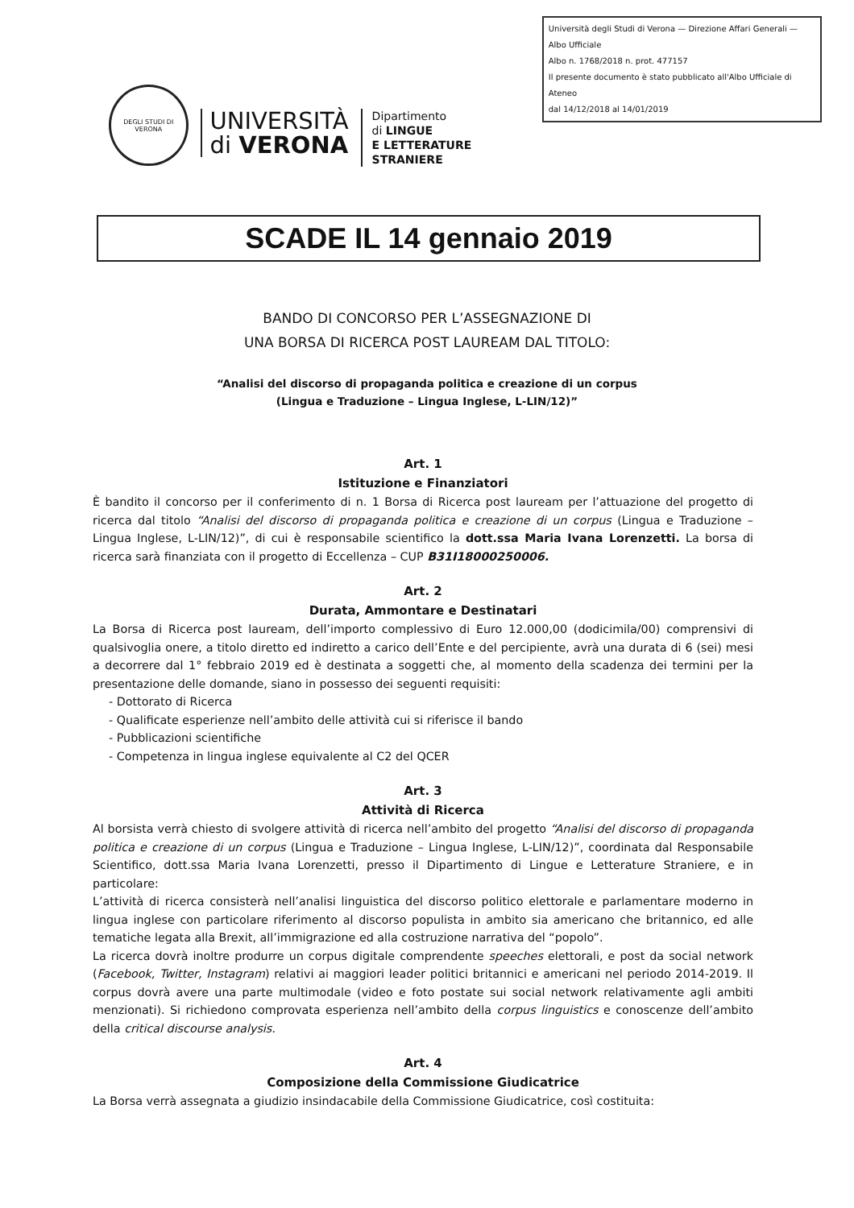DEGLI STUDI DI VERONA
UNIVERSITÀ
di VERONA
Dipartimento
di LINGUE
E LETTERATURE STRANIERE
Università degli Studi di Verona — Direzione Affari Generali — Albo Ufficiale
Albo n. 1768/2018 n. prot. 477157
Il presente documento è stato pubblicato all'Albo Ufficiale di Ateneo
dal 14/12/2018 al 14/01/2019
SCADE IL 14 gennaio 2019
BANDO DI CONCORSO PER L’ASSEGNAZIONE DI
UNA BORSA DI RICERCA POST LAUREAM DAL TITOLO:
“Analisi del discorso di propaganda politica e creazione di un corpus
(Lingua e Traduzione – Lingua Inglese, L-LIN/12)”
Art. 1
Istituzione e Finanziatori
È bandito il concorso per il conferimento di n. 1 Borsa di Ricerca post lauream per l’attuazione del progetto di ricerca dal titolo “Analisi del discorso di propaganda politica e creazione di un corpus (Lingua e Traduzione – Lingua Inglese, L-LIN/12)”, di cui è responsabile scientifico la dott.ssa Maria Ivana Lorenzetti. La borsa di ricerca sarà finanziata con il progetto di Eccellenza – CUP B31I18000250006.
Art. 2
Durata, Ammontare e Destinatari
La Borsa di Ricerca post lauream, dell’importo complessivo di Euro 12.000,00 (dodicimila/00) comprensivi di qualsivoglia onere, a titolo diretto ed indiretto a carico dell’Ente e del percipiente, avrà una durata di 6 (sei) mesi a decorrere dal 1° febbraio 2019 ed è destinata a soggetti che, al momento della scadenza dei termini per la presentazione delle domande, siano in possesso dei seguenti requisiti:
- Dottorato di Ricerca
- Qualificate esperienze nell’ambito delle attività cui si riferisce il bando
- Pubblicazioni scientifiche
- Competenza in lingua inglese equivalente al C2 del QCER
Art. 3
Attività di Ricerca
Al borsista verrà chiesto di svolgere attività di ricerca nell’ambito del progetto “Analisi del discorso di propaganda politica e creazione di un corpus (Lingua e Traduzione – Lingua Inglese, L-LIN/12)”, coordinata dal Responsabile Scientifico, dott.ssa Maria Ivana Lorenzetti, presso il Dipartimento di Lingue e Letterature Straniere, e in particolare:
L’attività di ricerca consisterà nell’analisi linguistica del discorso politico elettorale e parlamentare moderno in lingua inglese con particolare riferimento al discorso populista in ambito sia americano che britannico, ed alle tematiche legata alla Brexit, all’immigrazione ed alla costruzione narrativa del “popolo”.
La ricerca dovrà inoltre produrre un corpus digitale comprendente speeches elettorali, e post da social network (Facebook, Twitter, Instagram) relativi ai maggiori leader politici britannici e americani nel periodo 2014-2019. Il corpus dovrà avere una parte multimodale (video e foto postate sui social network relativamente agli ambiti menzionati). Si richiedono comprovata esperienza nell’ambito della corpus linguistics e conoscenze dell’ambito della critical discourse analysis.
Art. 4
Composizione della Commissione Giudicatrice
La Borsa verrà assegnata a giudizio insindacabile della Commissione Giudicatrice, così costituita: